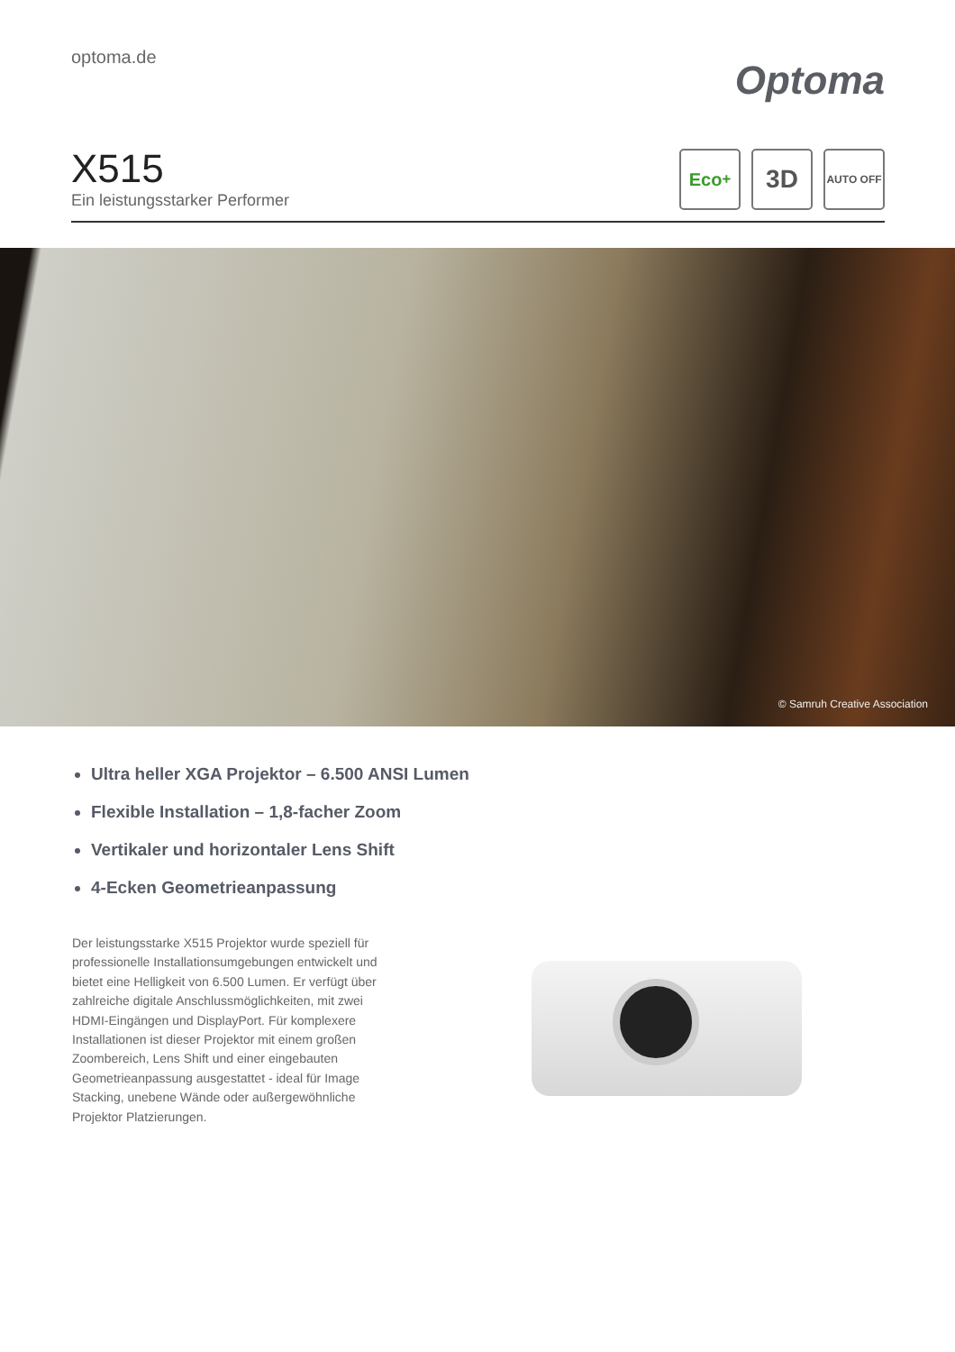optoma.de
Optoma
X515
Ein leistungsstarker Performer
Eco<sup>+</sup>
3D
AUTO OFF
© Samruh Creative Association
Ultra heller XGA Projektor – 6.500 ANSI Lumen
Flexible Installation – 1,8-facher Zoom
Vertikaler und horizontaler Lens Shift
4-Ecken Geometrieanpassung
Der leistungsstarke X515 Projektor wurde speziell für professionelle Installationsumgebungen entwickelt und bietet eine Helligkeit von 6.500 Lumen. Er verfügt über zahlreiche digitale Anschlussmöglichkeiten, mit zwei HDMI-Eingängen und DisplayPort. Für komplexere Installationen ist dieser Projektor mit einem großen Zoombereich, Lens Shift und einer eingebauten Geometrieanpassung ausgestattet - ideal für Image Stacking, unebene Wände oder außergewöhnliche Projektor Platzierungen.